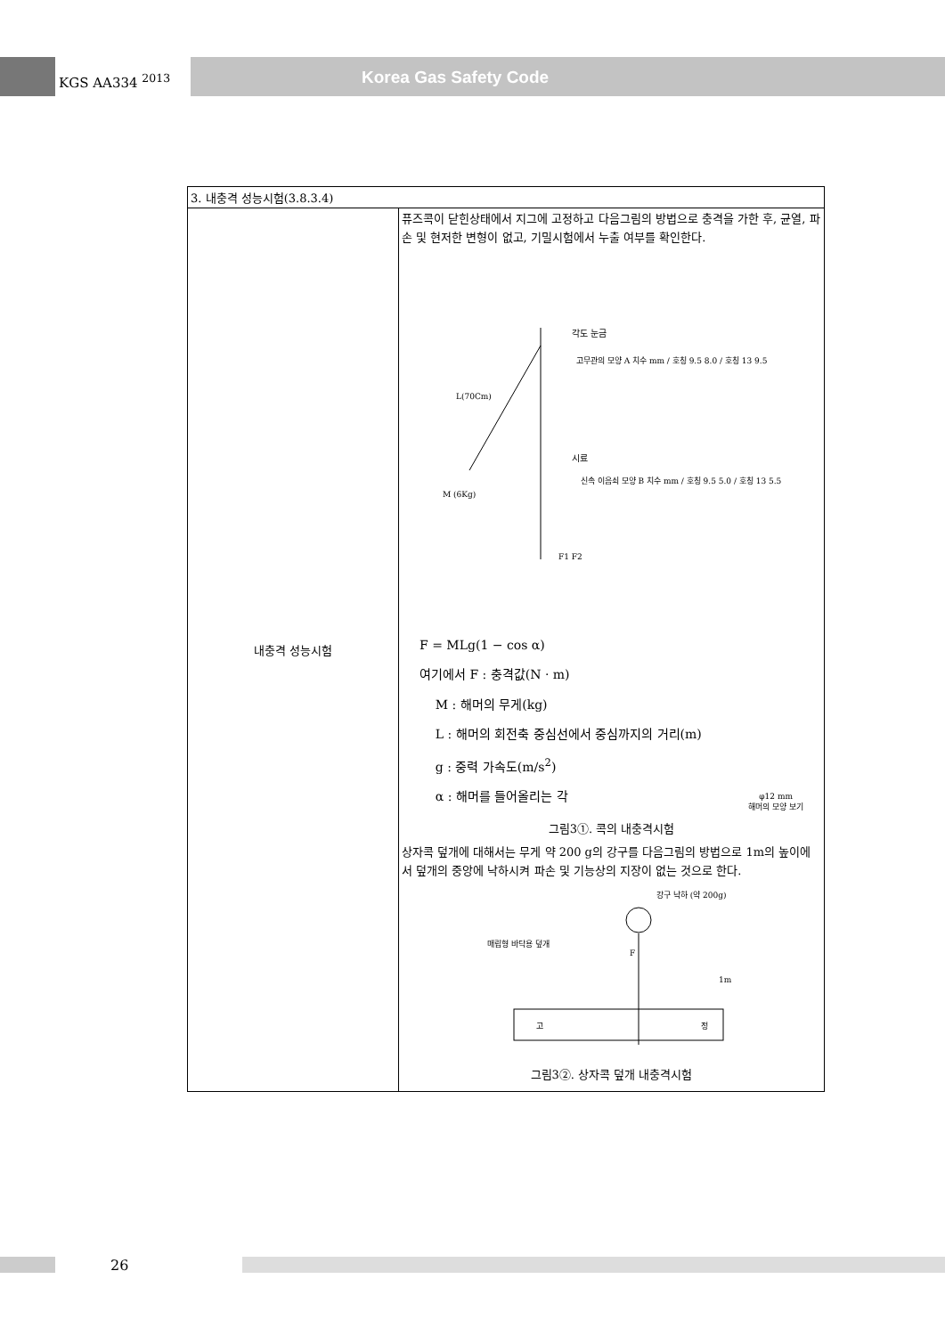KGS AA334 <sup>2013</sup>
Korea Gas Safety Code
| 3. 내충격 성능시험(3.8.3.4) | |
| 내충격 성능시험 | 퓨즈콕이 닫힌상태에서 지그에 고정하고 다음그림의 방법으로 충격을 가한 후, 균열, 파손 및 현저한 변형이 없고, 기밀시험에서 누출 여부를 확인한다. 각도 눈금 L(70Cm) M (6Kg) 시료 고무관의 모양 A 치수 mm / 호칭 9.5 8.0 / 호칭 13 9.5 신속 이음쇠 모양 B 치수 mm / 호칭 9.5 5.0 / 호칭 13 5.5 F1 F2 F = MLg(1 − cos α) 여기에서 F : 충격값(N · m) M : 해머의 무게(kg) L : 해머의 회전축 중심선에서 중심까지의 거리(m) g : 중력 가속도(m/s<sup>2</sup>) α : 해머를 들어올리는 각 φ12 mm 해머의 모양 보기 그림3①. 콕의 내충격시험 상자콕 덮개에 대해서는 무게 약 200 g의 강구를 다음그림의 방법으로 1m의 높이에서 덮개의 중앙에 낙하시켜 파손 및 기능상의 지장이 없는 것으로 한다. 강구 낙하 (약 200g) 매립형 바닥용 덮개 F 1m 고 정 그림3②. 상자콕 덮개 내충격시험 |
26